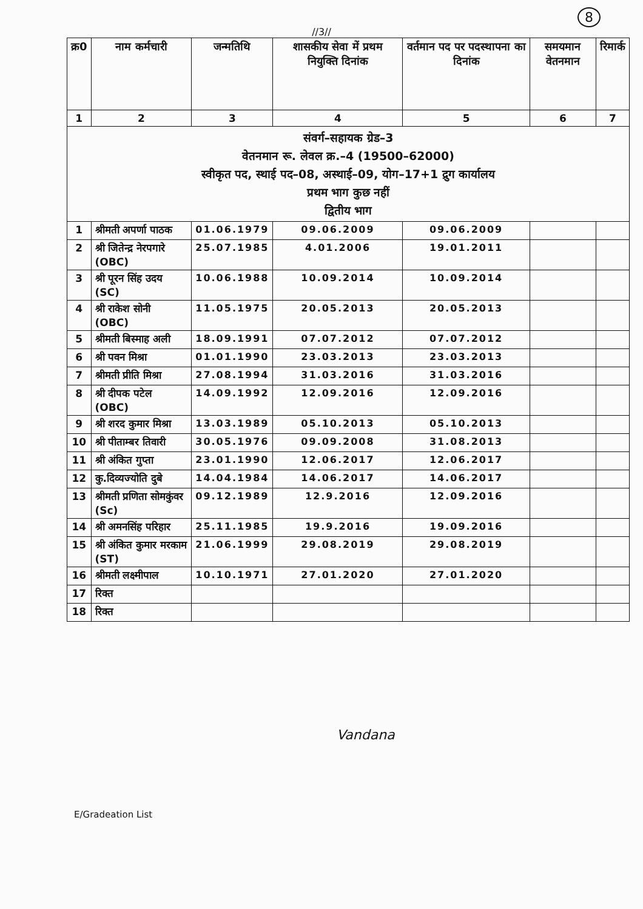//3//
8
| क्र0 | नाम कर्मचारी | जन्मतिथि | शासकीय सेवा में प्रथम नियुक्ति दिनांक | वर्तमान पद पर पदस्थापना का दिनांक | समयमान वेतनमान | रिमार्क |
| --- | --- | --- | --- | --- | --- | --- |
| 1 | 2 | 3 | 4 | 5 | 6 | 7 |
| संवर्ग–सहायक ग्रेड–3 वेतनमान रू. लेवल क्र.–4 (19500–62000) स्वीकृत पद, स्थाई पद–08, अस्थाई–09, योग–17+1 द्रुग कार्यालय प्रथम भाग कुछ नहीं द्वितीय भाग | | | | | | |
| 1 | श्रीमती अपर्णा पाठक | 01.06.1979 | 09.06.2009 | 09.06.2009 | | |
| 2 | श्री जितेन्द्र नेरपगारे (OBC) | 25.07.1985 | 4.01.2006 | 19.01.2011 | | |
| 3 | श्री पूरन सिंह उदय (SC) | 10.06.1988 | 10.09.2014 | 10.09.2014 | | |
| 4 | श्री राकेश सोनी (OBC) | 11.05.1975 | 20.05.2013 | 20.05.2013 | | |
| 5 | श्रीमती बिस्माह अली | 18.09.1991 | 07.07.2012 | 07.07.2012 | | |
| 6 | श्री पवन मिश्रा | 01.01.1990 | 23.03.2013 | 23.03.2013 | | |
| 7 | श्रीमती प्रीति मिश्रा | 27.08.1994 | 31.03.2016 | 31.03.2016 | | |
| 8 | श्री दीपक पटेल (OBC) | 14.09.1992 | 12.09.2016 | 12.09.2016 | | |
| 9 | श्री शरद कुमार मिश्रा | 13.03.1989 | 05.10.2013 | 05.10.2013 | | |
| 10 | श्री पीताम्बर तिवारी | 30.05.1976 | 09.09.2008 | 31.08.2013 | | |
| 11 | श्री अंकित गुप्ता | 23.01.1990 | 12.06.2017 | 12.06.2017 | | |
| 12 | कु.दिव्यज्योति दुबे | 14.04.1984 | 14.06.2017 | 14.06.2017 | | |
| 13 | श्रीमती प्रणिता सोमकुंवर (Sc) | 09.12.1989 | 12.9.2016 | 12.09.2016 | | |
| 14 | श्री अमनसिंह परिहार | 25.11.1985 | 19.9.2016 | 19.09.2016 | | |
| 15 | श्री अंकित कुमार मरकाम (ST) | 21.06.1999 | 29.08.2019 | 29.08.2019 | | |
| 16 | श्रीमती लक्ष्मीपाल | 10.10.1971 | 27.01.2020 | 27.01.2020 | | |
| 17 | रिक्त | | | | | |
| 18 | रिक्त | | | | | |
Vandana
E/Gradeation List